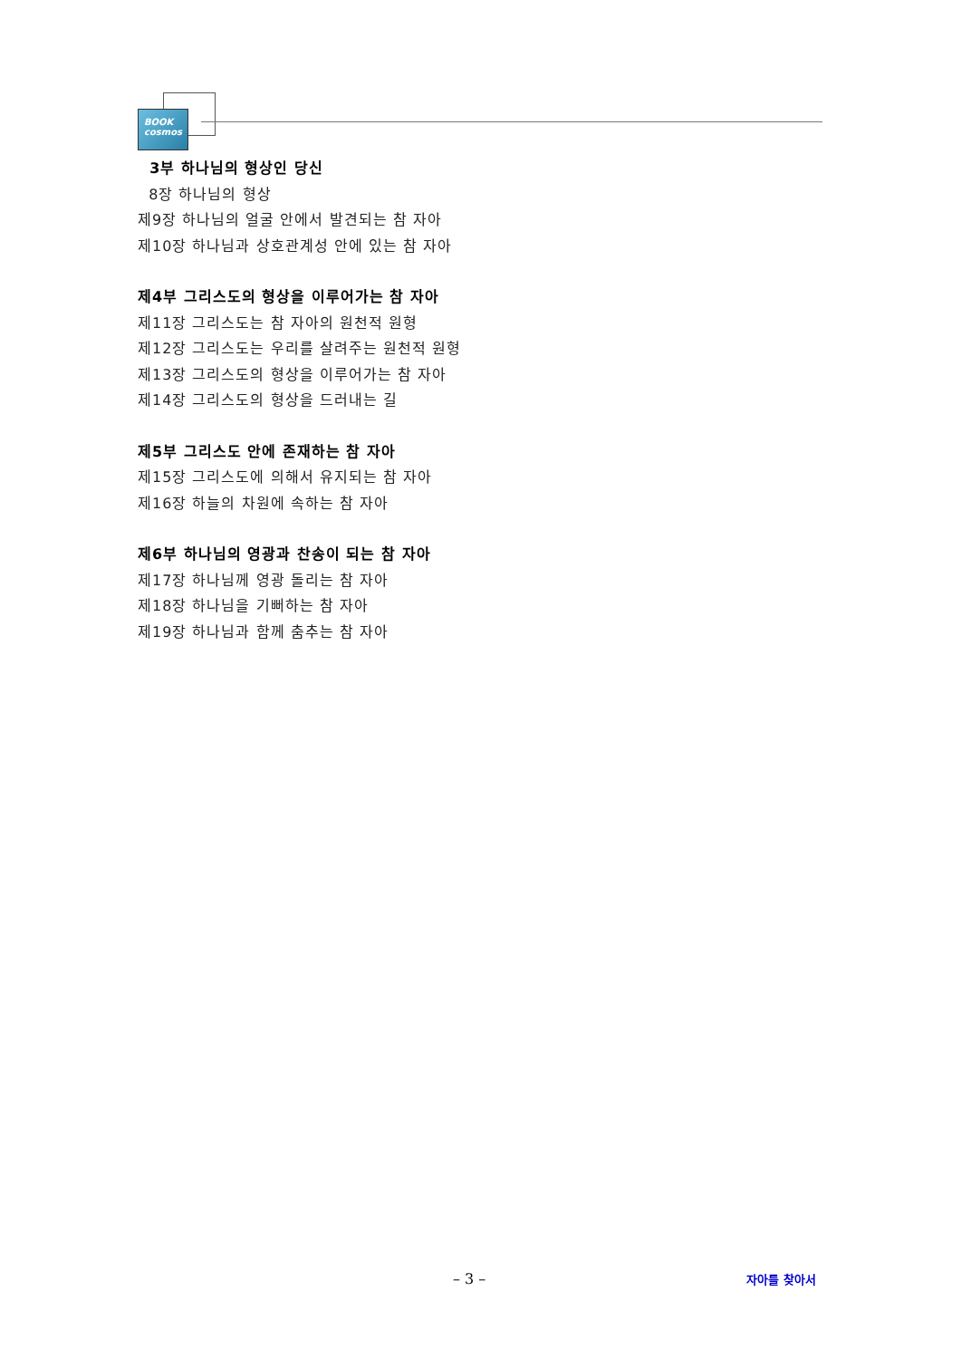BOOK cosmos
3부 하나님의 형상인 당신
8장 하나님의 형상
제9장 하나님의 얼굴 안에서 발견되는 참 자아
제10장 하나님과 상호관계성 안에 있는 참 자아
제4부 그리스도의 형상을 이루어가는 참 자아
제11장 그리스도는 참 자아의 원천적 원형
제12장 그리스도는 우리를 살려주는 원천적 원형
제13장 그리스도의 형상을 이루어가는 참 자아
제14장 그리스도의 형상을 드러내는 길
제5부 그리스도 안에 존재하는 참 자아
제15장 그리스도에 의해서 유지되는 참 자아
제16장 하늘의 차원에 속하는 참 자아
제6부 하나님의 영광과 찬송이 되는 참 자아
제17장 하나님께 영광 돌리는 참 자아
제18장 하나님을 기뻐하는 참 자아
제19장 하나님과 함께 춤추는 참 자아
– 3 – 자아를 찾아서